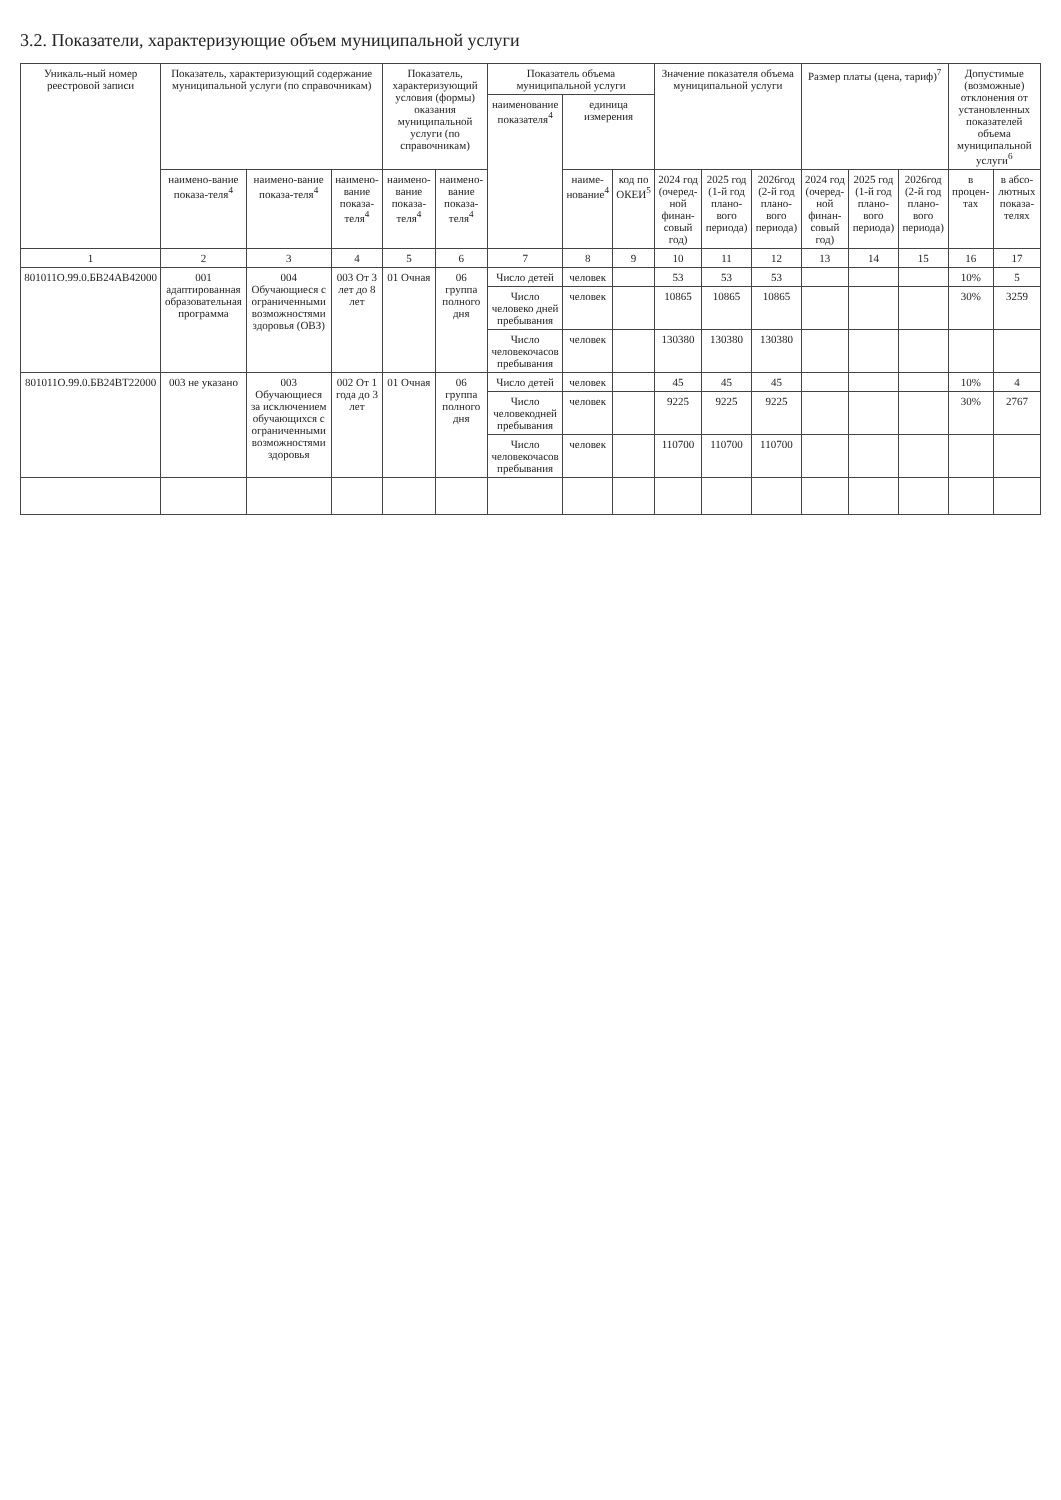3.2. Показатели, характеризующие объем муниципальной услуги
| Уникаль-ный номер реестровой записи | Показатель, характеризующий содержание муниципальной услуги (по справочникам) | | | Показатель, характеризующий условия (формы) оказания муниципальной услуги (по справочникам) | | Показатель объема муниципальной услуги | | | Значение показателя объема муниципальной услуги | | | Размер платы (цена, тариф)<sup>7</sup> | | | Допустимые (возможные) отклонения от установленных показателей объема муниципальной услуги<sup>6</sup> | |
| --- | --- | --- | --- | --- | --- | --- | --- | --- | --- | --- | --- | --- | --- | --- | --- | --- |
| | | | | | | наименование показателя<sup>4</sup> | единица измерения | | | | | | | | | |
| | наимено-вание показа-теля<sup>4</sup> | наимено-вание показа-теля<sup>4</sup> | наимено-вание показа-теля<sup>4</sup> | наимено-вание показа-теля<sup>4</sup> | наимено-вание показа-теля<sup>4</sup> | | наиме-нование<sup>4</sup> | код по ОКЕИ<sup>5</sup> | 2024 год (очеред-ной финан-совый год) | 2025 год (1-й год плано-вого периода) | 2026год (2-й год плано-вого периода) | 2024 год (очеред-ной финан-совый год) | 2025 год (1-й год плано-вого периода) | 2026год (2-й год плано-вого периода) | в процен-тах | в абсо-лютных показа-телях |
| 1 | 2 | 3 | 4 | 5 | 6 | 7 | 8 | 9 | 10 | 11 | 12 | 13 | 14 | 15 | 16 | 17 |
| 801011О.99.0.БВ24АВ42000 | 001 адаптированная образовательная программа | 004 Обучающиеся с ограниченными возможностями здоровья (ОВЗ) | 003 От 3 лет до 8 лет | 01 Очная | 06 группа полного дня | Число детей | человек | | 53 | 53 | 53 | | | | 10% | 5 |
| | | | | | | Число человеко дней пребывания | человек | | 10865 | 10865 | 10865 | | | | 30% | 3259 |
| | | | | | | Число человекочасов пребывания | человек | | 130380 | 130380 | 130380 | | | | | |
| 801011О.99.0.БВ24ВТ22000 | 003 не указано | 003 Обучающиеся за исключением обучающихся с ограниченными возможностями здоровья | 002 От 1 года до 3 лет | 01 Очная | 06 группа полного дня | Число детей | человек | | 45 | 45 | 45 | | | | 10% | 4 |
| | | | | | | Число человекодней пребывания | человек | | 9225 | 9225 | 9225 | | | | 30% | 2767 |
| | | | | | | Число человекочасов пребывания | человек | | 110700 | 110700 | 110700 | | | | | |